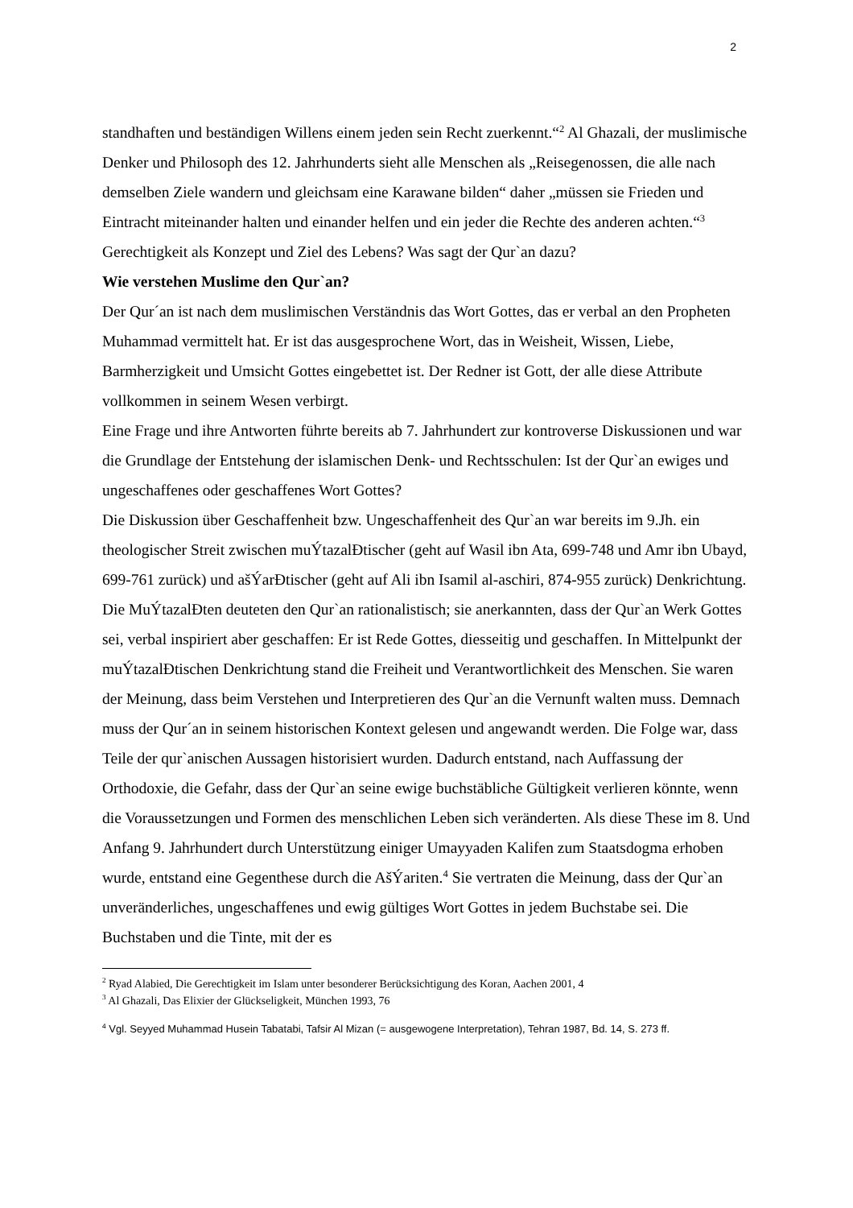2
standhaften und beständigen Willens einem jeden sein Recht zuerkennt.“<sup>2</sup> Al Ghazali, der muslimische Denker und Philosoph des 12. Jahrhunderts sieht alle Menschen als „Reisegenossen, die alle nach demselben Ziele wandern und gleichsam eine Karawane bilden“ daher „müssen sie Frieden und Eintracht miteinander halten und einander helfen und ein jeder die Rechte des anderen achten.“<sup>3</sup>
Gerechtigkeit als Konzept und Ziel des Lebens? Was sagt der Qur`an dazu?
Wie verstehen Muslime den Qur`an?
Der Qur´an ist nach dem muslimischen Verständnis das Wort Gottes, das er verbal an den Propheten Muhammad vermittelt hat. Er ist das ausgesprochene Wort, das in Weisheit, Wissen, Liebe, Barmherzigkeit und Umsicht Gottes eingebettet ist. Der Redner ist Gott, der alle diese Attribute vollkommen in seinem Wesen verbirgt.
Eine Frage und ihre Antworten führte bereits ab 7. Jahrhundert zur kontroverse Diskussionen und war die Grundlage der Entstehung der islamischen Denk- und Rechtsschulen: Ist der Qur`an ewiges und ungeschaffenes oder geschaffenes Wort Gottes?
Die Diskussion über Geschaffenheit bzw. Ungeschaffenheit des Qur`an war bereits im 9.Jh. ein theologischer Streit zwischen muÝtazalÐtischer (geht auf Wasil ibn Ata, 699-748 und Amr ibn Ubayd, 699-761 zurück) und ašÝarÐtischer (geht auf Ali ibn Isamil al-aschiri, 874-955 zurück) Denkrichtung. Die MuÝtazalÐten deuteten den Qur`an rationalistisch; sie anerkannten, dass der Qur`an Werk Gottes sei, verbal inspiriert aber geschaffen: Er ist Rede Gottes, diesseitig und geschaffen. In Mittelpunkt der muÝtazalÐtischen Denkrichtung stand die Freiheit und Verantwortlichkeit des Menschen. Sie waren der Meinung, dass beim Verstehen und Interpretieren des Qur`an die Vernunft walten muss. Demnach muss der Qur´an in seinem historischen Kontext gelesen und angewandt werden. Die Folge war, dass Teile der qur`anischen Aussagen historisiert wurden. Dadurch entstand, nach Auffassung der Orthodoxie, die Gefahr, dass der Qur`an seine ewige buchstäbliche Gültigkeit verlieren könnte, wenn die Voraussetzungen und Formen des menschlichen Leben sich veränderten. Als diese These im 8. Und Anfang 9. Jahrhundert durch Unterstützung einiger Umayyaden Kalifen zum Staatsdogma erhoben wurde, entstand eine Gegenthese durch die AšÝariten.<sup>4</sup> Sie vertraten die Meinung, dass der Qur`an unveränderliches, ungeschaffenes und ewig gültiges Wort Gottes in jedem Buchstabe sei. Die Buchstaben und die Tinte, mit der es
<sup>2</sup> Ryad Alabied, Die Gerechtigkeit im Islam unter besonderer Berücksichtigung des Koran, Aachen 2001, 4
<sup>3</sup> Al Ghazali, Das Elixier der Glückseligkeit, München 1993, 76
<sup>4</sup> Vgl. Seyyed Muhammad Husein Tabatabi, Tafsir Al Mizan (= ausgewogene Interpretation), Tehran 1987, Bd. 14, S. 273 ff.